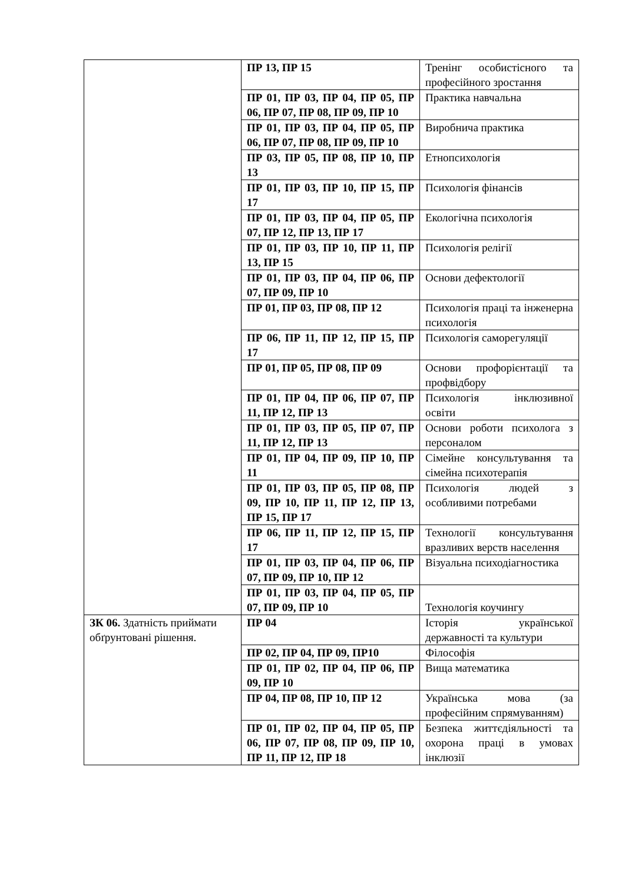| | ПР 13, ПР 15 | Тренінг особистісного та професійного зростання |
| | ПР 01, ПР 03, ПР 04, ПР 05, ПР 06, ПР 07, ПР 08, ПР 09, ПР 10 | Практика навчальна |
| | ПР 01, ПР 03, ПР 04, ПР 05, ПР 06, ПР 07, ПР 08, ПР 09, ПР 10 | Виробнича практика |
| | ПР 03, ПР 05, ПР 08, ПР 10, ПР 13 | Етнопсихологія |
| | ПР 01, ПР 03, ПР 10, ПР 15, ПР 17 | Психологія фінансів |
| | ПР 01, ПР 03, ПР 04, ПР 05, ПР 07, ПР 12, ПР 13, ПР 17 | Екологічна психологія |
| | ПР 01, ПР 03, ПР 10, ПР 11, ПР 13, ПР 15 | Психологія релігії |
| | ПР 01, ПР 03, ПР 04, ПР 06, ПР 07, ПР 09, ПР 10 | Основи дефектології |
| | ПР 01, ПР 03, ПР 08, ПР 12 | Психологія праці та інженерна психологія |
| | ПР 06, ПР 11, ПР 12, ПР 15, ПР 17 | Психологія саморегуляції |
| | ПР 01, ПР 05, ПР 08, ПР 09 | Основи профорієнтації та профвідбору |
| | ПР 01, ПР 04, ПР 06, ПР 07, ПР 11, ПР 12, ПР 13 | Психологія інклюзивної освіти |
| | ПР 01, ПР 03, ПР 05, ПР 07, ПР 11, ПР 12, ПР 13 | Основи роботи психолога з персоналом |
| | ПР 01, ПР 04, ПР 09, ПР 10, ПР 11 | Сімейне консультування та сімейна психотерапія |
| | ПР 01, ПР 03, ПР 05, ПР 08, ПР 09, ПР 10, ПР 11, ПР 12, ПР 13, ПР 15, ПР 17 | Психологія людей з особливими потребами |
| | ПР 06, ПР 11, ПР 12, ПР 15, ПР 17 | Технології консультування вразливих верств населення |
| | ПР 01, ПР 03, ПР 04, ПР 06, ПР 07, ПР 09, ПР 10, ПР 12 | Візуальна психодіагностика |
| | ПР 01, ПР 03, ПР 04, ПР 05, ПР 07, ПР 09, ПР 10 | Технологія коучингу |
| ЗК 06. Здатність приймати обґрунтовані рішення. | ПР 04 | Історія української державності та культури |
| | ПР 02, ПР 04, ПР 09, ПР10 | Філософія |
| | ПР 01, ПР 02, ПР 04, ПР 06, ПР 09, ПР 10 | Вища математика |
| | ПР 04, ПР 08, ПР 10, ПР 12 | Українська мова (за професійним спрямуванням) |
| | ПР 01, ПР 02, ПР 04, ПР 05, ПР 06, ПР 07, ПР 08, ПР 09, ПР 10, ПР 11, ПР 12, ПР 18 | Безпека життєдіяльності та охорона праці в умовах інклюзії |